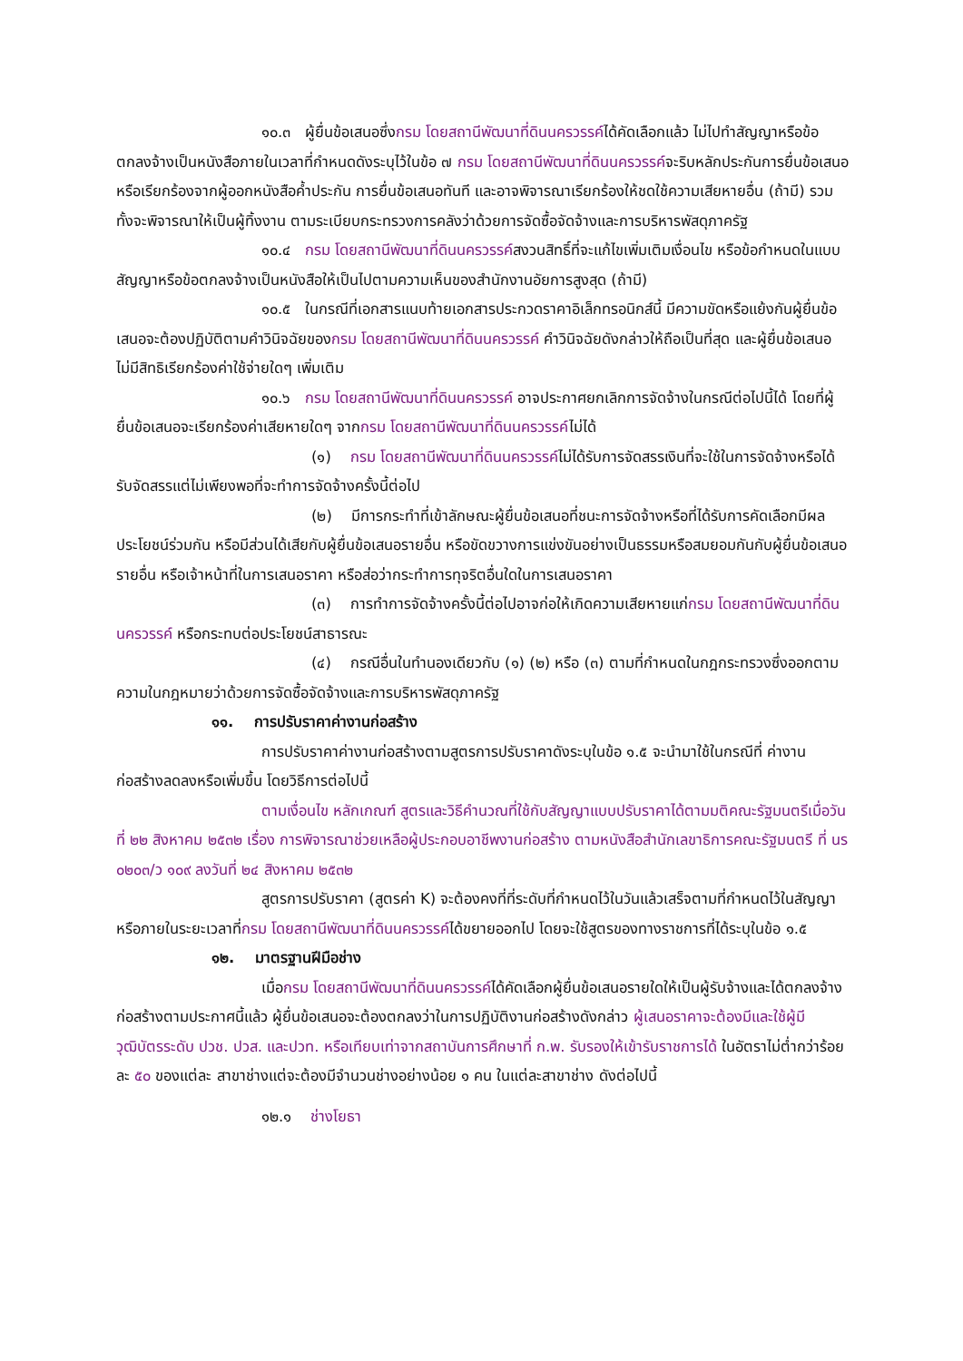๑๐.๓ ผู้ยื่นข้อเสนอซึ่งกรม โดยสถานีพัฒนาที่ดินนครวรรค์ได้คัดเลือกแล้ว ไม่ไปทำสัญญาหรือข้อตกลงจ้างเป็นหนังสือภายในเวลาที่กำหนดดังระบุไว้ในข้อ ๗ กรม โดยสถานีพัฒนาที่ดินนครวรรค์จะริบหลักประกันการยื่นข้อเสนอ หรือเรียกร้องจากผู้ออกหนังสือค้ำประกัน การยื่นข้อเสนอทันที และอาจพิจารณาเรียกร้องให้ชดใช้ความเสียหายอื่น (ถ้ามี) รวมทั้งจะพิจารณาให้เป็นผู้ทิ้งงาน ตามระเบียบกระทรวงการคลังว่าด้วยการจัดซื้อจัดจ้างและการบริหารพัสดุภาครัฐ
๑๐.๔ กรม โดยสถานีพัฒนาที่ดินนครวรรค์สงวนสิทธิ์ที่จะแก้ไขเพิ่มเติมเงื่อนไข หรือข้อกำหนดในแบบสัญญาหรือข้อตกลงจ้างเป็นหนังสือให้เป็นไปตามความเห็นของสำนักงานอัยการสูงสุด (ถ้ามี)
๑๐.๕ ในกรณีที่เอกสารแนบท้ายเอกสารประกวดราคาอิเล็กทรอนิกส์นี้ มีความขัดหรือแย้งกันผู้ยื่นข้อเสนอจะต้องปฏิบัติตามคำวินิจฉัยของกรม โดยสถานีพัฒนาที่ดินนครวรรค์ คำวินิจฉัยดังกล่าวให้ถือเป็นที่สุด และผู้ยื่นข้อเสนอไม่มีสิทธิเรียกร้องค่าใช้จ่ายใดๆ เพิ่มเติม
๑๐.๖ กรม โดยสถานีพัฒนาที่ดินนครวรรค์ อาจประกาศยกเลิกการจัดจ้างในกรณีต่อไปนี้ได้ โดยที่ผู้ยื่นข้อเสนอจะเรียกร้องค่าเสียหายใดๆ จากกรม โดยสถานีพัฒนาที่ดินนครวรรค์ไม่ได้
(๑) กรม โดยสถานีพัฒนาที่ดินนครวรรค์ไม่ได้รับการจัดสรรเงินที่จะใช้ในการจัดจ้างหรือได้รับจัดสรรแต่ไม่เพียงพอที่จะทำการจัดจ้างครั้งนี้ต่อไป
(๒) มีการกระทำที่เข้าลักษณะผู้ยื่นข้อเสนอที่ชนะการจัดจ้างหรือที่ได้รับการคัดเลือกมีผลประโยชน์ร่วมกัน หรือมีส่วนได้เสียกับผู้ยื่นข้อเสนอรายอื่น หรือขัดขวางการแข่งขันอย่างเป็นธรรมหรือสมยอมกันกับผู้ยื่นข้อเสนอรายอื่น หรือเจ้าหน้าที่ในการเสนอราคา หรือส่อว่ากระทำการทุจริตอื่นใดในการเสนอราคา
(๓) การทำการจัดจ้างครั้งนี้ต่อไปอาจก่อให้เกิดความเสียหายแก่กรม โดยสถานีพัฒนาที่ดินนครวรรค์ หรือกระทบต่อประโยชน์สาธารณะ
(๔) กรณีอื่นในทำนองเดียวกับ (๑) (๒) หรือ (๓) ตามที่กำหนดในกฎกระทรวงซึ่งออกตามความในกฎหมายว่าด้วยการจัดซื้อจัดจ้างและการบริหารพัสดุภาครัฐ
๑๑. การปรับราคาค่างานก่อสร้าง
การปรับราคาค่างานก่อสร้างตามสูตรการปรับราคาดังระบุในข้อ ๑.๕ จะนำมาใช้ในกรณีที่ ค่างานก่อสร้างลดลงหรือเพิ่มขึ้น โดยวิธีการต่อไปนี้
ตามเงื่อนไข หลักเกณฑ์ สูตรและวิธีคำนวณที่ใช้กับสัญญาแบบปรับราคาได้ตามมติคณะรัฐมนตรีเมื่อวันที่ ๒๒ สิงหาคม ๒๕๓๒ เรื่อง การพิจารณาช่วยเหลือผู้ประกอบอาชีพงานก่อสร้าง ตามหนังสือสำนักเลขาธิการคณะรัฐมนตรี ที่ นร ๐๒๐๓/ว ๑๐๙ ลงวันที่ ๒๔ สิงหาคม ๒๕๓๒
สูตรการปรับราคา (สูตรค่า K) จะต้องคงที่ที่ระดับที่กำหนดไว้ในวันแล้วเสร็จตามที่กำหนดไว้ในสัญญา หรือภายในระยะเวลาที่กรม โดยสถานีพัฒนาที่ดินนครวรรค์ได้ขยายออกไป โดยจะใช้สูตรของทางราชการที่ได้ระบุในข้อ ๑.๕
๑๒. มาตรฐานฝีมือช่าง
เมื่อกรม โดยสถานีพัฒนาที่ดินนครวรรค์ได้คัดเลือกผู้ยื่นข้อเสนอรายใดให้เป็นผู้รับจ้างและได้ตกลงจ้างก่อสร้างตามประกาศนี้แล้ว ผู้ยื่นข้อเสนอจะต้องตกลงว่าในการปฏิบัติงานก่อสร้างดังกล่าว ผู้เสนอราคาจะต้องมีและใช้ผู้มีวุฒิบัตรระดับ ปวช. ปวส. และปวท. หรือเทียบเท่าจากสถาบันการศึกษาที่ ก.พ. รับรองให้เข้ารับราชการได้ ในอัตราไม่ต่ำกว่าร้อยละ ๕๐ ของแต่ละ สาขาช่างแต่จะต้องมีจำนวนช่างอย่างน้อย ๑ คน ในแต่ละสาขาช่าง ดังต่อไปนี้
๑๒.๑ ช่างโยธา